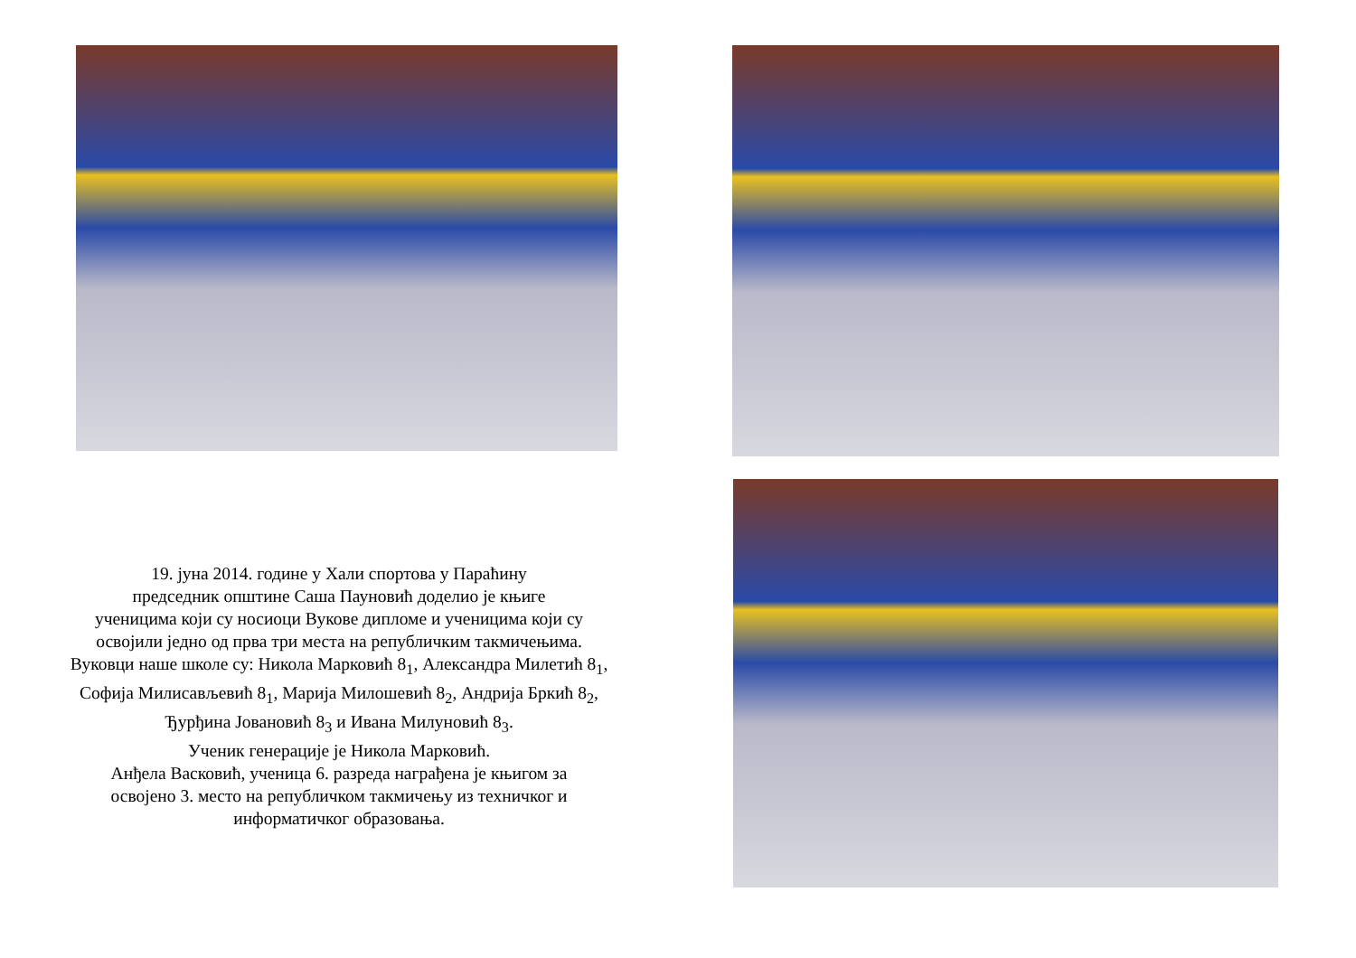19. јуна 2014. године у Хали спортова у Параћину
председник општине Саша Пауновић доделио је књиге
ученицима који су носиоци Вукове дипломе и ученицима који су
освојили једно од прва три места на републичким такмичењима.
Вуковци наше школе су: Никола Марковић 8<sub>1</sub>, Александра Милетић 8<sub>1</sub>,
Софија Милисављевић 8<sub>1</sub>, Марија Милошевић 8<sub>2</sub>, Андрија Бркић 8<sub>2</sub>,
Ђурђина Јовановић 8<sub>3</sub> и Ивана Милуновић 8<sub>3</sub>.
Ученик генерације је Никола Марковић.
Анђела Васковић, ученица 6. разреда награђена је књигом за
освојено 3. место на републичком такмичењу из техничког и
информатичког образовања.